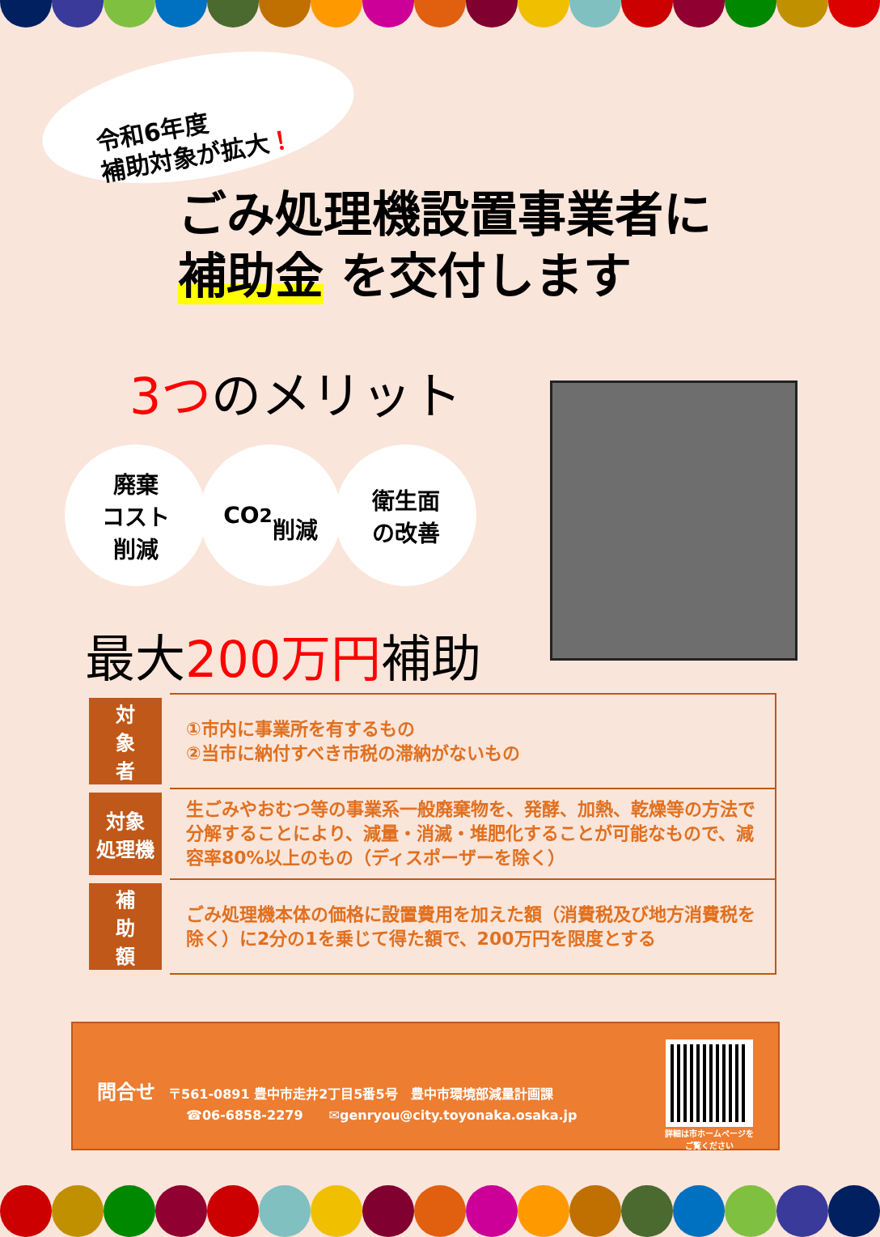令和6年度
補助対象が拡大！
ごみ処理機設置事業者に
補助金 を交付します
3つのメリット
廃棄
コスト
削減
CO<sub>2</sub>
削減
衛生面
の改善
最大200万円補助
| 対 象 者 | ①市内に事業所を有するもの ②当市に納付すべき市税の滞納がないもの |
| 対象 処理機 | 生ごみやおむつ等の事業系一般廃棄物を、発酵、加熱、乾燥等の方法で分解することにより、減量・消滅・堆肥化することが可能なもので、減容率80%以上のもの（ディスポーザーを除く） |
| 補 助 額 | ごみ処理機本体の価格に設置費用を加えた額（消費税及び地方消費税を除く）に2分の1を乗じて得た額で、200万円を限度とする |
問合せ　〒561-0891 豊中市走井2丁目5番5号　豊中市環境部減量計画課
☎06-6858-2279　　✉genryou@city.toyonaka.osaka.jp
詳細は市ホームページを
ご覧ください